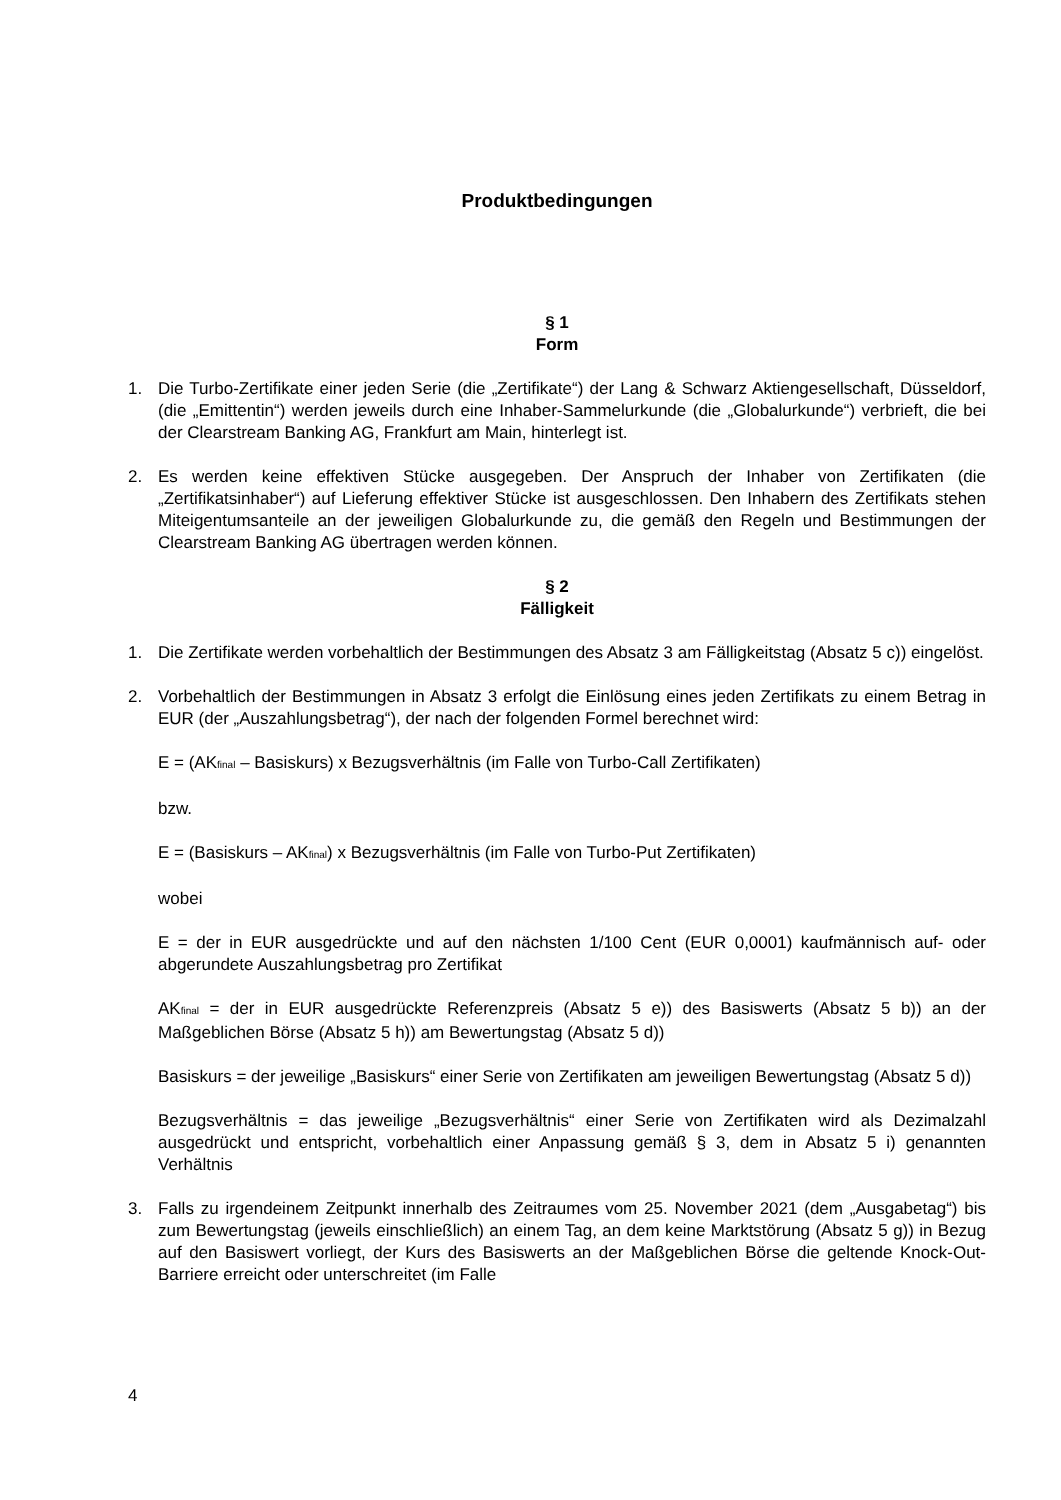Produktbedingungen
§ 1
Form
1. Die Turbo-Zertifikate einer jeden Serie (die „Zertifikate“) der Lang & Schwarz Aktiengesellschaft, Düsseldorf, (die „Emittentin“) werden jeweils durch eine Inhaber-Sammelurkunde (die „Globalurkunde“) verbrieft, die bei der Clearstream Banking AG, Frankfurt am Main, hinterlegt ist.
2. Es werden keine effektiven Stücke ausgegeben. Der Anspruch der Inhaber von Zertifikaten (die „Zertifikatsinhaber“) auf Lieferung effektiver Stücke ist ausgeschlossen. Den Inhabern des Zertifikats stehen Miteigentumsanteile an der jeweiligen Globalurkunde zu, die gemäß den Regeln und Bestimmungen der Clearstream Banking AG übertragen werden können.
§ 2
Fälligkeit
1. Die Zertifikate werden vorbehaltlich der Bestimmungen des Absatz 3 am Fälligkeitstag (Absatz 5 c)) eingelöst.
2. Vorbehaltlich der Bestimmungen in Absatz 3 erfolgt die Einlösung eines jeden Zertifikats zu einem Betrag in EUR (der „Auszahlungsbetrag“), der nach der folgenden Formel berechnet wird:
E = (AK<sub>final</sub> – Basiskurs) x Bezugsverhältnis (im Falle von Turbo-Call Zertifikaten)
bzw.
E = (Basiskurs – AK<sub>final</sub>) x Bezugsverhältnis (im Falle von Turbo-Put Zertifikaten)
wobei
E = der in EUR ausgedrückte und auf den nächsten 1/100 Cent (EUR 0,0001) kaufmännisch auf- oder abgerundete Auszahlungsbetrag pro Zertifikat
AK<sub>final</sub> = der in EUR ausgedrückte Referenzpreis (Absatz 5 e)) des Basiswerts (Absatz 5 b)) an der Maßgeblichen Börse (Absatz 5 h)) am Bewertungstag (Absatz 5 d))
Basiskurs = der jeweilige „Basiskurs“ einer Serie von Zertifikaten am jeweiligen Bewertungstag (Absatz 5 d))
Bezugsverhältnis = das jeweilige „Bezugsverhältnis“ einer Serie von Zertifikaten wird als Dezimalzahl ausgedrückt und entspricht, vorbehaltlich einer Anpassung gemäß § 3, dem in Absatz 5 i) genannten Verhältnis
3. Falls zu irgendeinem Zeitpunkt innerhalb des Zeitraumes vom 25. November 2021 (dem „Ausgabetag“) bis zum Bewertungstag (jeweils einschließlich) an einem Tag, an dem keine Marktstörung (Absatz 5 g)) in Bezug auf den Basiswert vorliegt, der Kurs des Basiswerts an der Maßgeblichen Börse die geltende Knock-Out-Barriere erreicht oder unterschreitet (im Falle
4